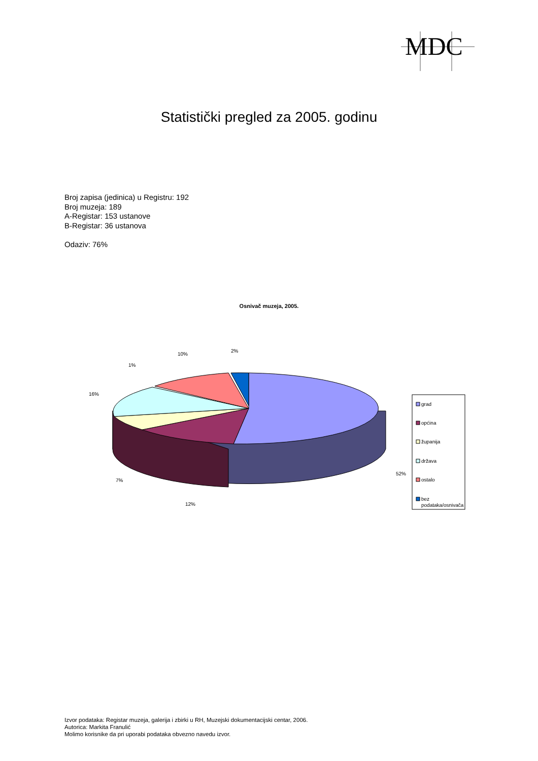MDC
Statistički pregled za 2005. godinu
Broj zapisa (jedinica) u Registru: 192
Broj muzeja: 189
A-Registar: 153 ustanove
B-Registar: 36 ustanova
Odaziv: 76%
Osnivač muzeja, 2005.
52%
12%
7%
16%
1%
10%
2%
grad
općina
županija
država
ostalo
bez
podataka/osnivača
Izvor podataka: Registar muzeja, galerija i zbirki u RH, Muzejski dokumentacijski centar, 2006.
Autorica: Markita Franulić
Molimo korisnike da pri uporabi podataka obvezno navedu izvor.